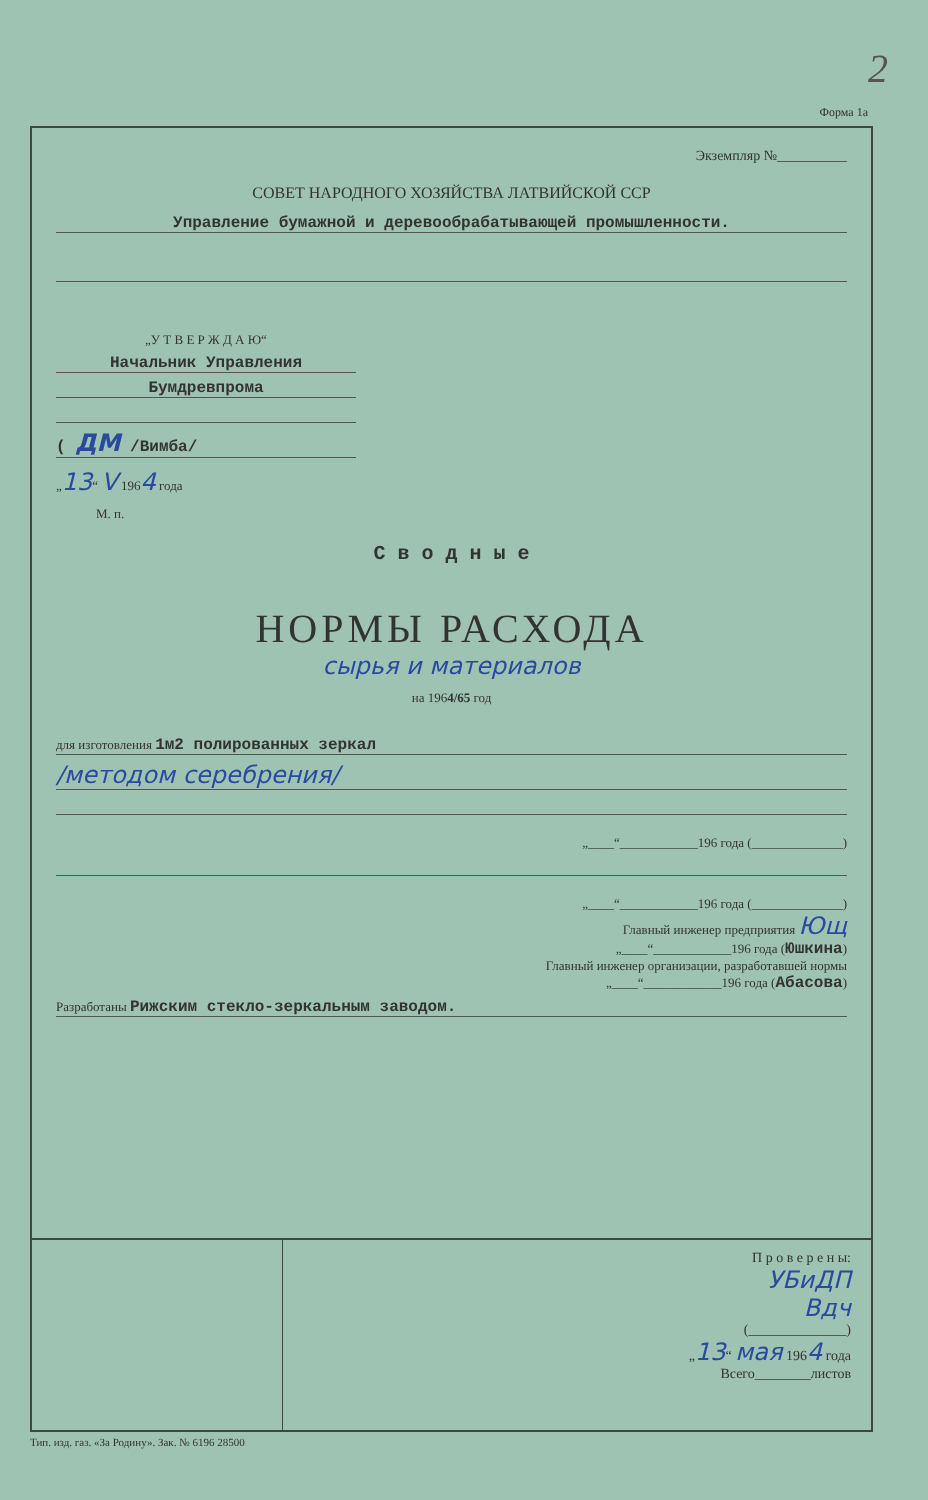2
Форма 1а
Экземпляр №__________
СОВЕТ НАРОДНОГО ХОЗЯЙСТВА ЛАТВИЙСКОЙ ССР
Управление бумажной и деревообрабатывающей промышленности.
„У Т В Е Р Ж Д А Ю“
Начальник Управления
Бумдревпрома
( ДМ /Вимба/
„13“ V 1964 года
М. п.
С в о д н ы е
НОРМЫ РАСХОДА
сырья и материалов
на 1964/65 год
для изготовления 1м2 полированных зеркал
/методом серебрения/
„____“____________196 года (______________)
„____“____________196 года (______________)
Главный инженер предприятия Ющ
„____“____________196 года (Юшкина)
Главный инженер организации, разработавшей нормы
„____“____________196 года (Абасова)
Разработаны Рижским стекло-зеркальным заводом.
П р о в е р е н ы:
УБиДП
Вдч
(______________)
„13“ мая 1964 года
Всего________листов
Тип. изд. газ. «За Родину». Зак. № 6196 28500